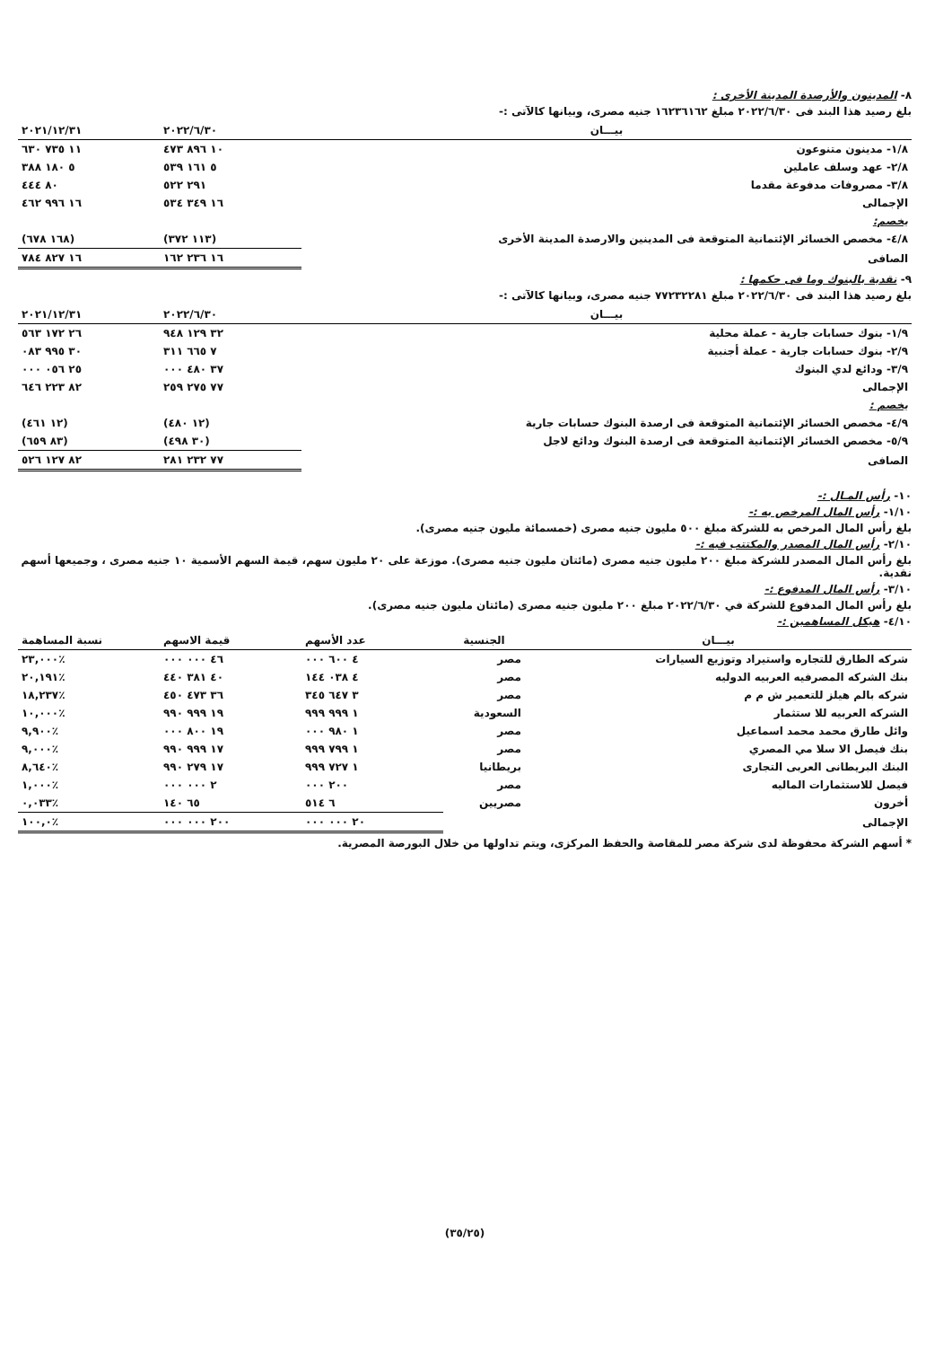٨- المدينون والأرصدة المدينة الأخرى :
بلغ رصيد هذا البند فى ٢٠٢٢/٦/٣٠ مبلغ ١٦٢٣٦١٦٢ جنيه مصرى، وبيانها كالآتى :-
| بيـــان | ٢٠٢٢/٦/٣٠ | ٢٠٢١/١٢/٣١ |
| --- | --- | --- |
| ١/٨- مدينون متنوعون | ١٠ ٨٩٦ ٤٧٣ | ١١ ٧٣٥ ٦٣٠ |
| ٢/٨- عهد وسلف عاملين | ٥ ١٦١ ٥٣٩ | ٥ ١٨٠ ٣٨٨ |
| ٣/٨- مصروفات مدفوعة مقدما | ٢٩١ ٥٢٢ | ٨٠ ٤٤٤ |
| الإجمالى | ١٦ ٣٤٩ ٥٣٤ | ١٦ ٩٩٦ ٤٦٢ |
| يخصم: | | |
| ٤/٨- مخصص الخسائر الإئتمانية المتوقعة فى المدينين والارصدة المدينة الأخرى | (١١٣ ٣٧٢) | (١٦٨ ٦٧٨) |
| الصافى | ١٦ ٢٣٦ ١٦٢ | ١٦ ٨٢٧ ٧٨٤ |
٩- نقدية بالبنوك وما فى حكمها :
بلغ رصيد هذا البند فى ٢٠٢٢/٦/٣٠ مبلغ ٧٧٢٣٢٢٨١ جنيه مصرى، وبيانها كالآتى :-
| بيـــان | ٢٠٢٢/٦/٣٠ | ٢٠٢١/١٢/٣١ |
| --- | --- | --- |
| ١/٩- بنوك حسابات جارية - عملة محلية | ٣٢ ١٢٩ ٩٤٨ | ٢٦ ١٧٢ ٥٦٣ |
| ٢/٩- بنوك حسابات جارية - عملة أجنبية | ٧ ٦٦٥ ٣١١ | ٣٠ ٩٩٥ ٠٨٣ |
| ٣/٩- ودائع لدي البنوك | ٣٧ ٤٨٠ ٠٠٠ | ٢٥ ٠٥٦ ٠٠٠ |
| الإجمالى | ٧٧ ٢٧٥ ٢٥٩ | ٨٢ ٢٢٣ ٦٤٦ |
| يخصم : | | |
| ٤/٩- مخصص الخسائر الإئتمانية المتوقعة فى ارصدة البنوك حسابات جارية | (١٢ ٤٨٠) | (١٢ ٤٦١) |
| ٥/٩- مخصص الخسائر الإئتمانية المتوقعة فى ارصدة البنوك ودائع لاجل | (٣٠ ٤٩٨) | (٨٣ ٦٥٩) |
| الصافى | ٧٧ ٢٣٢ ٢٨١ | ٨٢ ١٢٧ ٥٢٦ |
١٠- رأس المـال :-
١/١٠- رأس المال المرخص به :-
بلغ رأس المال المرخص به للشركة مبلغ ٥٠٠ مليون جنيه مصرى (خمسمائة مليون جنيه مصرى).
٢/١٠- رأس المال المصدر والمكتتب فيه :-
بلغ رأس المال المصدر للشركة مبلغ ٢٠٠ مليون جنيه مصرى (مائتان مليون جنيه مصرى). موزعة على ٢٠ مليون سهم، قيمة السهم الأسمية ١٠ جنيه مصرى ، وجميعها أسهم نقدية.
٣/١٠- رأس المال المدفوع :-
بلغ رأس المال المدفوع للشركة في ٢٠٢٢/٦/٣٠ مبلغ ٢٠٠ مليون جنيه مصرى (مائتان مليون جنيه مصرى).
٤/١٠- هيكل المساهمين :-
| بيـــان | الجنسية | عدد الأسهم | قيمة الاسهم | نسبة المساهمة |
| --- | --- | --- | --- | --- |
| شركه الطارق للتجاره واستيراد وتوزيع السيارات | مصر | ٤ ٦٠٠ ٠٠٠ | ٤٦ ٠٠٠ ٠٠٠ | ٪٢٣,٠٠٠ |
| بنك الشركه المصرفيه العربيه الدوليه | مصر | ٤ ٠٣٨ ١٤٤ | ٤٠ ٣٨١ ٤٤٠ | ٪٢٠,١٩١ |
| شركه بالم هيلز للتعمير ش م م | مصر | ٣ ٦٤٧ ٣٤٥ | ٣٦ ٤٧٣ ٤٥٠ | ٪١٨,٢٣٧ |
| الشركه العربيه للا ستثمار | السعودية | ١ ٩٩٩ ٩٩٩ | ١٩ ٩٩٩ ٩٩٠ | ٪١٠,٠٠٠ |
| وائل طارق محمد محمد اسماعيل | مصر | ١ ٩٨٠ ٠٠٠ | ١٩ ٨٠٠ ٠٠٠ | ٪٩,٩٠٠ |
| بنك فيصل الا سلا مي المصري | مصر | ١ ٧٩٩ ٩٩٩ | ١٧ ٩٩٩ ٩٩٠ | ٪٩,٠٠٠ |
| البنك البريطانى العربى التجارى | بريطانيا | ١ ٧٢٧ ٩٩٩ | ١٧ ٢٧٩ ٩٩٠ | ٪٨,٦٤٠ |
| فيصل للاستثمارات الماليه | مصر | ٢٠٠ ٠٠٠ | ٢ ٠٠٠ ٠٠٠ | ٪١,٠٠٠ |
| أخرون | مصريين | ٦ ٥١٤ | ٦٥ ١٤٠ | ٪٠,٠٣٣ |
| الإجمالى | | ٢٠ ٠٠٠ ٠٠٠ | ٢٠٠ ٠٠٠ ٠٠٠ | ٪١٠٠,٠ |
* أسهم الشركة محفوظة لدى شركة مصر للمقاصة والحفظ المركزى، ويتم تداولها من خلال البورصة المصرية.
(٣٥/٢٥)